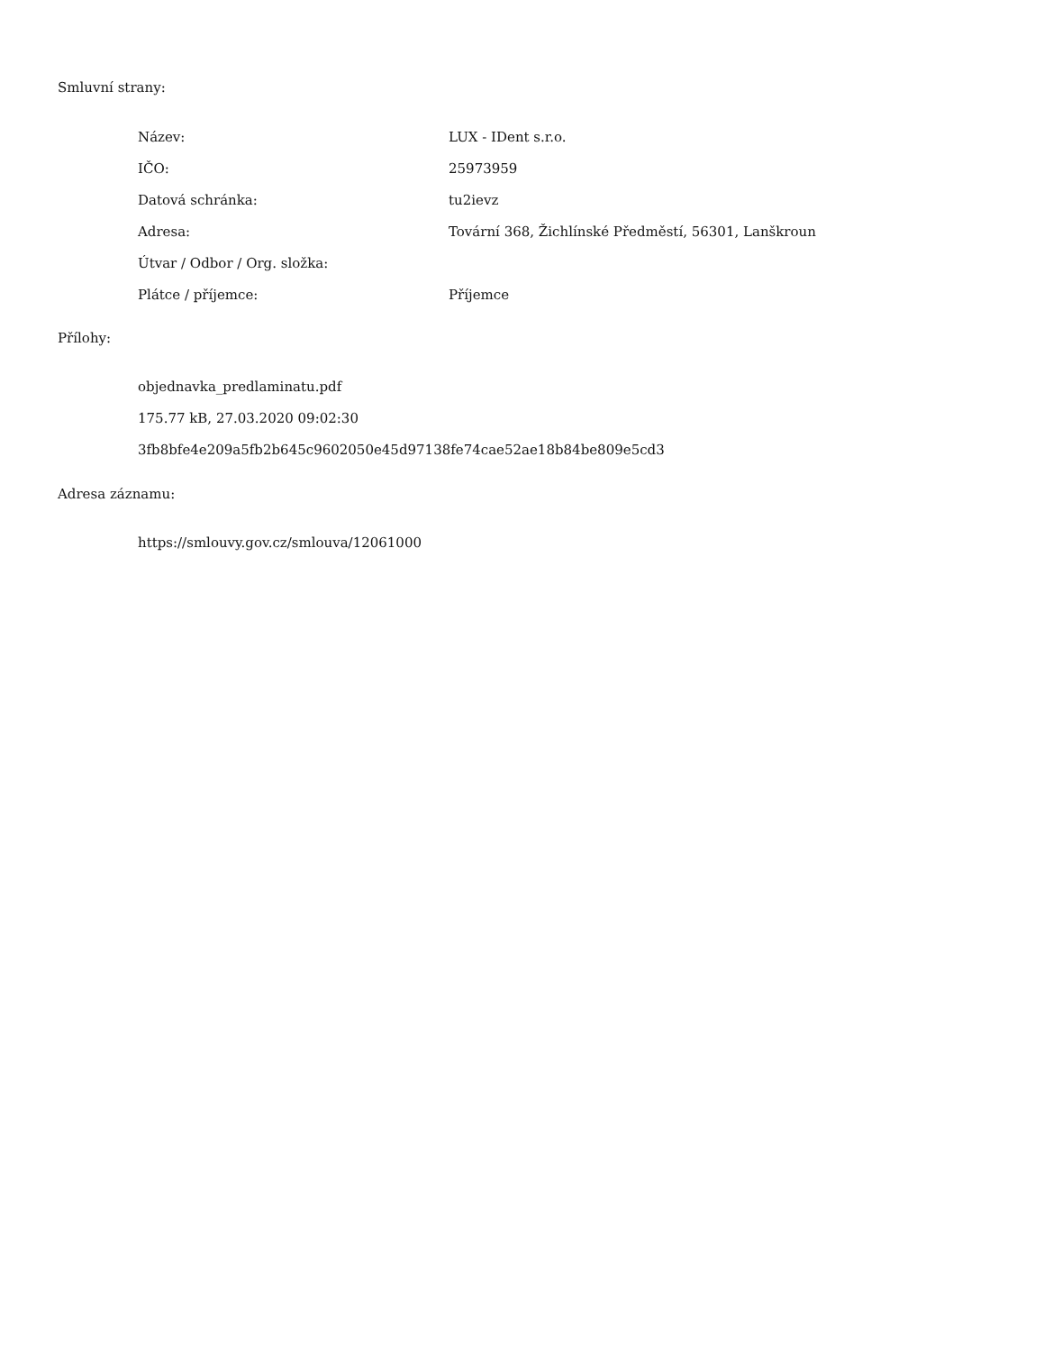Smluvní strany:
| Název: | LUX - IDent s.r.o. |
| IČO: | 25973959 |
| Datová schránka: | tu2ievz |
| Adresa: | Tovární 368, Žichlínské Předměstí, 56301, Lanškroun |
| Útvar / Odbor / Org. složka: | |
| Plátce / příjemce: | Příjemce |
Přílohy:
objednavka_predlaminatu.pdf
175.77 kB, 27.03.2020 09:02:30
3fb8bfe4e209a5fb2b645c9602050e45d97138fe74cae52ae18b84be809e5cd3
Adresa záznamu:
https://smlouvy.gov.cz/smlouva/12061000